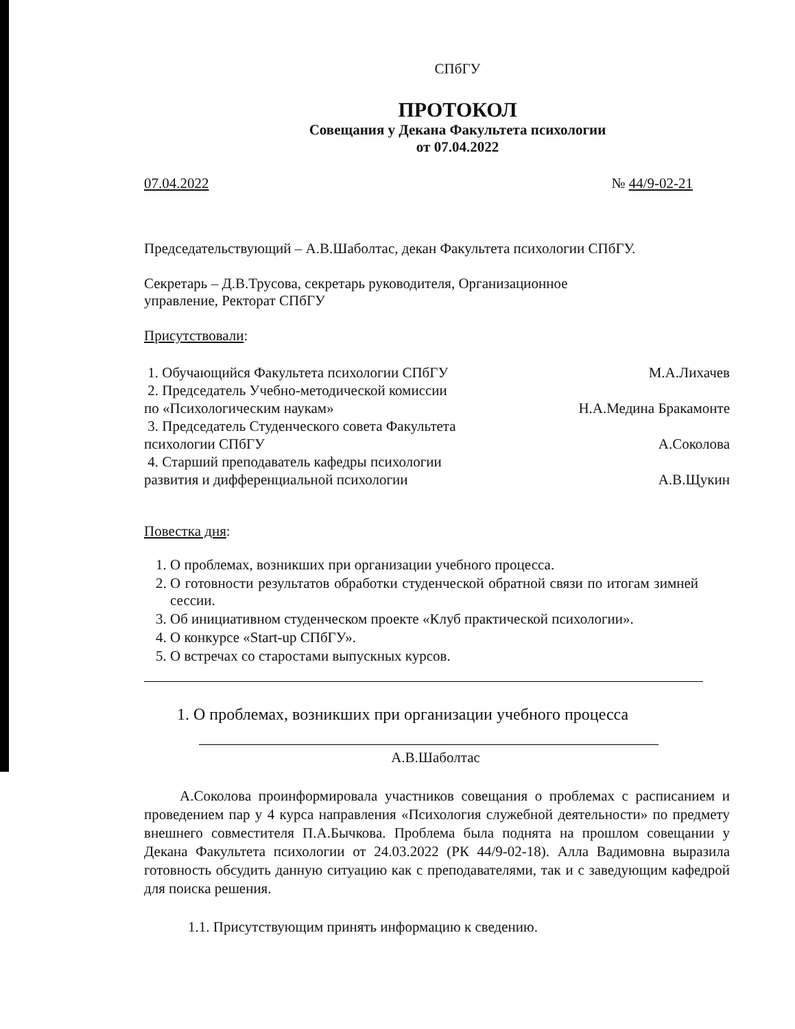СПбГУ
ПРОТОКОЛ
Совещания у Декана Факультета психологии
от 07.04.2022
07.04.2022 № 44/9-02-21
Председательствующий – А.В.Шаболтас, декан Факультета психологии СПбГУ.
Секретарь – Д.В.Трусова, секретарь руководителя, Организационное
управление, Ректорат СПбГУ
Присутствовали:
1. Обучающийся Факультета психологии СПбГУ М.А.Лихачев
2. Председатель Учебно-методической комиссии
по «Психологическим наукам» Н.А.Медина Бракамонте
3. Председатель Студенческого совета Факультета
психологии СПбГУ А.Соколова
4. Старший преподаватель кафедры психологии
развития и дифференциальной психологии А.В.Щукин
Повестка дня:
1. О проблемах, возникших при организации учебного процесса.
2. О готовности результатов обработки студенческой обратной связи по итогам зимней сессии.
3. Об инициативном студенческом проекте «Клуб практической психологии».
4. О конкурсе «Start-up СПбГУ».
5. О встречах со старостами выпускных курсов.
1. О проблемах, возникших при организации учебного процесса
А.В.Шаболтас
А.Соколова проинформировала участников совещания о проблемах с расписанием и проведением пар у 4 курса направления «Психология служебной деятельности» по предмету внешнего совместителя П.А.Бычкова. Проблема была поднята на прошлом совещании у Декана Факультета психологии от 24.03.2022 (РК 44/9-02-18). Алла Вадимовна выразила готовность обсудить данную ситуацию как с преподавателями, так и с заведующим кафедрой для поиска решения.
1.1. Присутствующим принять информацию к сведению.